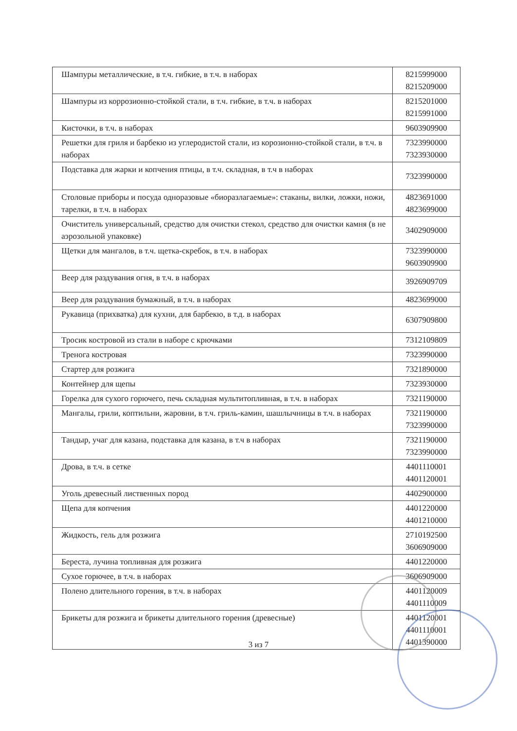| Шампуры металлические, в т.ч. гибкие, в т.ч. в наборах | 8215999000 8215209000 |
| Шампуры из коррозионно-стойкой стали, в т.ч. гибкие, в т.ч. в наборах | 8215201000 8215991000 |
| Кисточки, в т.ч. в наборах | 9603909900 |
| Решетки для гриля и барбекю из углеродистой стали, из корозионно-стойкой стали, в т.ч. в наборах | 7323990000 7323930000 |
| Подставка для жарки и копчения птицы, в т.ч. складная, в т.ч в наборах | 7323990000 |
| Столовые приборы и посуда одноразовые «биоразлагаемые»: стаканы, вилки, ложки, ножи, тарелки, в т.ч. в наборах | 4823691000 4823699000 |
| Очиститель универсальный, средство для очистки стекол, средство для очистки камня (в не аэрозольной упаковке) | 3402909000 |
| Щетки для мангалов, в т.ч. щетка-скребок, в т.ч. в наборах | 7323990000 9603909900 |
| Веер для раздувания огня, в т.ч. в наборах | 3926909709 |
| Веер для раздувания бумажный, в т.ч. в наборах | 4823699000 |
| Рукавица (прихватка) для кухни, для барбекю, в т.д. в наборах | 6307909800 |
| Тросик костровой из стали в наборе с крючками | 7312109809 |
| Тренога костровая | 7323990000 |
| Стартер для розжига | 7321890000 |
| Контейнер для щепы | 7323930000 |
| Горелка для сухого горючего, печь складная мультитопливная, в т.ч. в наборах | 7321190000 |
| Мангалы, грили, коптильни, жаровни, в т.ч. гриль-камин, шашлычницы в т.ч. в наборах | 7321190000 7323990000 |
| Тандыр, учаг для казана, подставка для казана, в т.ч в наборах | 7321190000 7323990000 |
| Дрова, в т.ч. в сетке | 4401110001 4401120001 |
| Уголь древесный лиственных пород | 4402900000 |
| Щепа для копчения | 4401220000 4401210000 |
| Жидкость, гель для розжига | 2710192500 3606909000 |
| Береста, лучина топливная для розжига | 4401220000 |
| Сухое горючее, в т.ч. в наборах | 3606909000 |
| Полено длительного горения, в т.ч. в наборах | 4401120009 4401110009 |
| Брикеты для розжига и брикеты длительного горения (древесные) | 4401120001 4401110001 4401390000 |
3 из 7